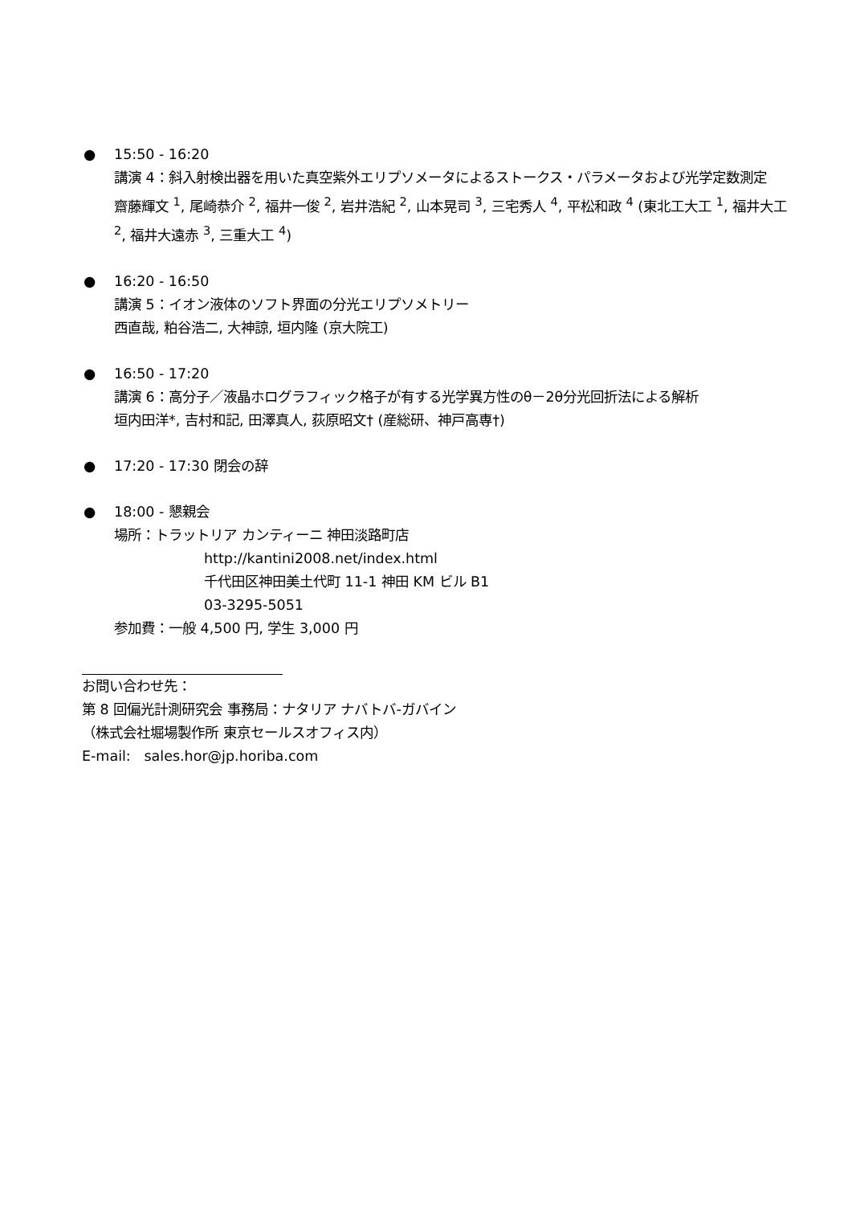● 15:50 - 16:20
講演 4：斜入射検出器を用いた真空紫外エリプソメータによるストークス・パラメータおよび光学定数測定
齋藤輝文 <sup>1</sup>, 尾崎恭介 <sup>2</sup>, 福井一俊 <sup>2</sup>, 岩井浩紀 <sup>2</sup>, 山本晃司 <sup>3</sup>, 三宅秀人 <sup>4</sup>, 平松和政 <sup>4</sup> (東北工大工 <sup>1</sup>, 福井大工 <sup>2</sup>, 福井大遠赤 <sup>3</sup>, 三重大工 <sup>4</sup>)
● 16:20 - 16:50
講演 5：イオン液体のソフト界面の分光エリプソメトリー
西直哉, 粕谷浩二, 大神諒, 垣内隆 (京大院工)
● 16:50 - 17:20
講演 6：高分子／液晶ホログラフィック格子が有する光学異方性のθ－2θ分光回折法による解析
垣内田洋*, 吉村和記, 田澤真人, 荻原昭文† (産総研、神戸高専†)
● 17:20 - 17:30 閉会の辞
● 18:00 - 懇親会
場所：トラットリア カンティーニ 神田淡路町店
http://kantini2008.net/index.html
千代田区神田美土代町 11-1 神田 KM ビル B1
03-3295-5051
参加費：一般 4,500 円, 学生 3,000 円
お問い合わせ先：
第 8 回偏光計測研究会 事務局：ナタリア ナバトバ-ガバイン
（株式会社堀場製作所 東京セールスオフィス内）
E-mail: sales.hor@jp.horiba.com